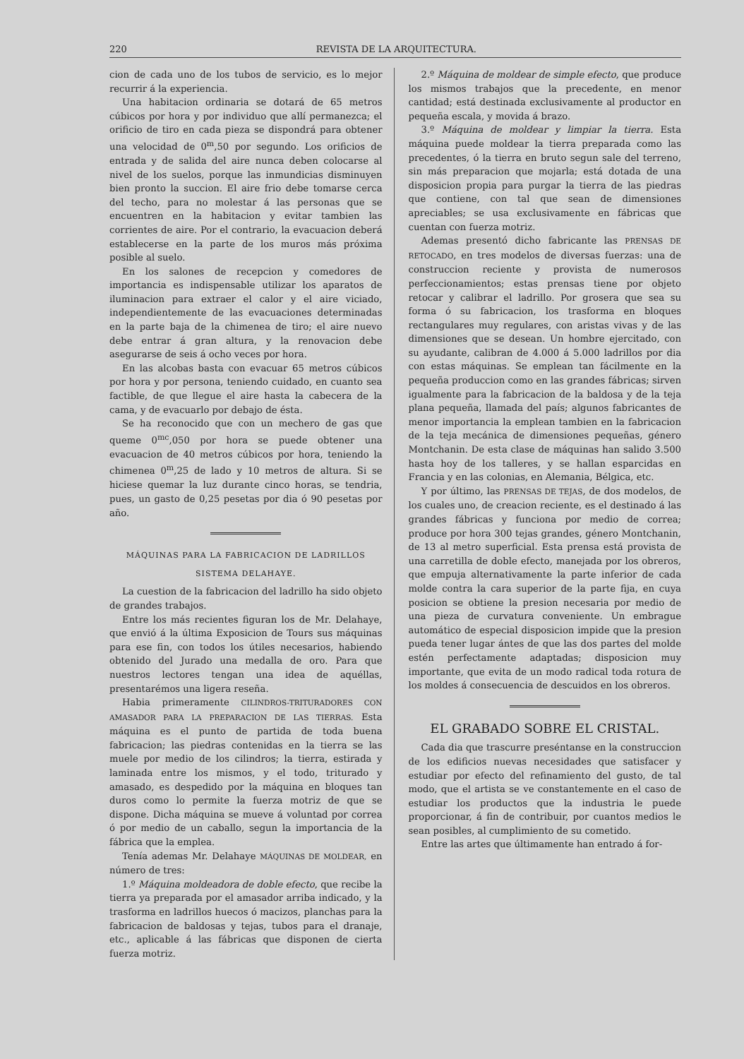220 REVISTA DE LA ARQUITECTURA.
cion de cada uno de los tubos de servicio, es lo mejor recurrir á la experiencia.
Una habitacion ordinaria se dotará de 65 metros cúbicos por hora y por individuo que allí permanezca; el orificio de tiro en cada pieza se dispondrá para obtener una velocidad de 0<sup>m</sup>,50 por segundo. Los orificios de entrada y de salida del aire nunca deben colocarse al nivel de los suelos, porque las inmundicias disminuyen bien pronto la succion. El aire frio debe tomarse cerca del techo, para no molestar á las personas que se encuentren en la habitacion y evitar tambien las corrientes de aire. Por el contrario, la evacuacion deberá establecerse en la parte de los muros más próxima posible al suelo.
En los salones de recepcion y comedores de importancia es indispensable utilizar los aparatos de iluminacion para extraer el calor y el aire viciado, independientemente de las evacuaciones determinadas en la parte baja de la chimenea de tiro; el aire nuevo debe entrar á gran altura, y la renovacion debe asegurarse de seis á ocho veces por hora.
En las alcobas basta con evacuar 65 metros cúbicos por hora y por persona, teniendo cuidado, en cuanto sea factible, de que llegue el aire hasta la cabecera de la cama, y de evacuarlo por debajo de ésta.
Se ha reconocido que con un mechero de gas que queme 0<sup>mc</sup>,050 por hora se puede obtener una evacuacion de 40 metros cúbicos por hora, teniendo la chimenea 0<sup>m</sup>,25 de lado y 10 metros de altura. Si se hiciese quemar la luz durante cinco horas, se tendria, pues, un gasto de 0,25 pesetas por dia ó 90 pesetas por año.
MÁQUINAS PARA LA FABRICACION DE LADRILLOS
SISTEMA DELAHAYE.
La cuestion de la fabricacion del ladrillo ha sido objeto de grandes trabajos.
Entre los más recientes figuran los de Mr. Delahaye, que envió á la última Exposicion de Tours sus máquinas para ese fin, con todos los útiles necesarios, habiendo obtenido del Jurado una medalla de oro. Para que nuestros lectores tengan una idea de aquéllas, presentarémos una ligera reseña.
Habia primeramente CILINDROS-TRITURADORES CON AMASADOR PARA LA PREPARACION DE LAS TIERRAS. Esta máquina es el punto de partida de toda buena fabricacion; las piedras contenidas en la tierra se las muele por medio de los cilindros; la tierra, estirada y laminada entre los mismos, y el todo, triturado y amasado, es despedido por la máquina en bloques tan duros como lo permite la fuerza motriz de que se dispone. Dicha máquina se mueve á voluntad por correa ó por medio de un caballo, segun la importancia de la fábrica que la emplea.
Tenía ademas Mr. Delahaye MÁQUINAS DE MOLDEAR, en número de tres:
1.º Máquina moldeadora de doble efecto, que recibe la tierra ya preparada por el amasador arriba indicado, y la trasforma en ladrillos huecos ó macizos, planchas para la fabricacion de baldosas y tejas, tubos para el dranaje, etc., aplicable á las fábricas que disponen de cierta fuerza motriz.
2.º Máquina de moldear de simple efecto, que produce los mismos trabajos que la precedente, en menor cantidad; está destinada exclusivamente al productor en pequeña escala, y movida á brazo.
3.º Máquina de moldear y limpiar la tierra. Esta máquina puede moldear la tierra preparada como las precedentes, ó la tierra en bruto segun sale del terreno, sin más preparacion que mojarla; está dotada de una disposicion propia para purgar la tierra de las piedras que contiene, con tal que sean de dimensiones apreciables; se usa exclusivamente en fábricas que cuentan con fuerza motriz.
Ademas presentó dicho fabricante las PRENSAS DE RETOCADO, en tres modelos de diversas fuerzas: una de construccion reciente y provista de numerosos perfeccionamientos; estas prensas tiene por objeto retocar y calibrar el ladrillo. Por grosera que sea su forma ó su fabricacion, los trasforma en bloques rectangulares muy regulares, con aristas vivas y de las dimensiones que se desean. Un hombre ejercitado, con su ayudante, calibran de 4.000 á 5.000 ladrillos por dia con estas máquinas. Se emplean tan fácilmente en la pequeña produccion como en las grandes fábricas; sirven igualmente para la fabricacion de la baldosa y de la teja plana pequeña, llamada del país; algunos fabricantes de menor importancia la emplean tambien en la fabricacion de la teja mecánica de dimensiones pequeñas, género Montchanin. De esta clase de máquinas han salido 3.500 hasta hoy de los talleres, y se hallan esparcidas en Francia y en las colonias, en Alemania, Bélgica, etc.
Y por último, las PRENSAS DE TEJAS, de dos modelos, de los cuales uno, de creacion reciente, es el destinado á las grandes fábricas y funciona por medio de correa; produce por hora 300 tejas grandes, género Montchanin, de 13 al metro superficial. Esta prensa está provista de una carretilla de doble efecto, manejada por los obreros, que empuja alternativamente la parte inferior de cada molde contra la cara superior de la parte fija, en cuya posicion se obtiene la presion necesaria por medio de una pieza de curvatura conveniente. Un embrague automático de especial disposicion impide que la presion pueda tener lugar ántes de que las dos partes del molde estén perfectamente adaptadas; disposicion muy importante, que evita de un modo radical toda rotura de los moldes á consecuencia de descuidos en los obreros.
EL GRABADO SOBRE EL CRISTAL.
Cada dia que trascurre preséntanse en la construccion de los edificios nuevas necesidades que satisfacer y estudiar por efecto del refinamiento del gusto, de tal modo, que el artista se ve constantemente en el caso de estudiar los productos que la industria le puede proporcionar, á fin de contribuir, por cuantos medios le sean posibles, al cumplimiento de su cometido.
Entre las artes que últimamente han entrado á for-